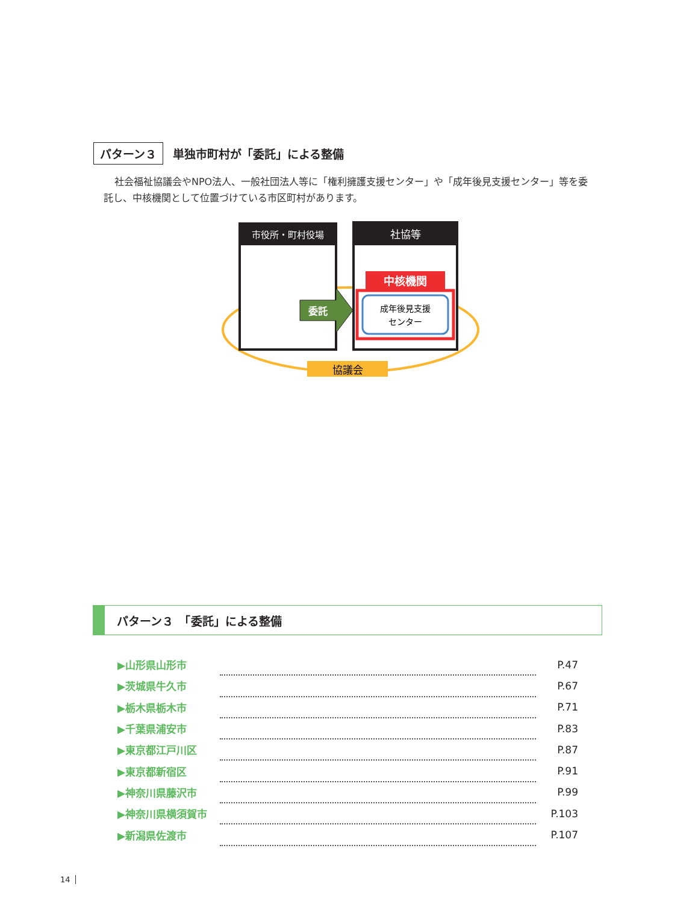パターン３ 単独市町村が「委託」による整備
社会福祉協議会やNPO法人、一般社団法人等に「権利擁護支援センター」や「成年後見支援センター」等を委託し、中核機関として位置づけている市区町村があります。
市役所・町村役場
社協等
委託
中核機関
成年後見支援
センター
協議会
パターン３　「委託」による整備
| ▶山形県山形市 | | | P.47 |
| ▶茨城県牛久市 | | | P.67 |
| ▶栃木県栃木市 | | | P.71 |
| ▶千葉県浦安市 | | | P.83 |
| ▶東京都江戸川区 | | | P.87 |
| ▶東京都新宿区 | | | P.91 |
| ▶神奈川県藤沢市 | | | P.99 |
| ▶神奈川県横須賀市 | | | P.103 |
| ▶新潟県佐渡市 | | | P.107 |
14